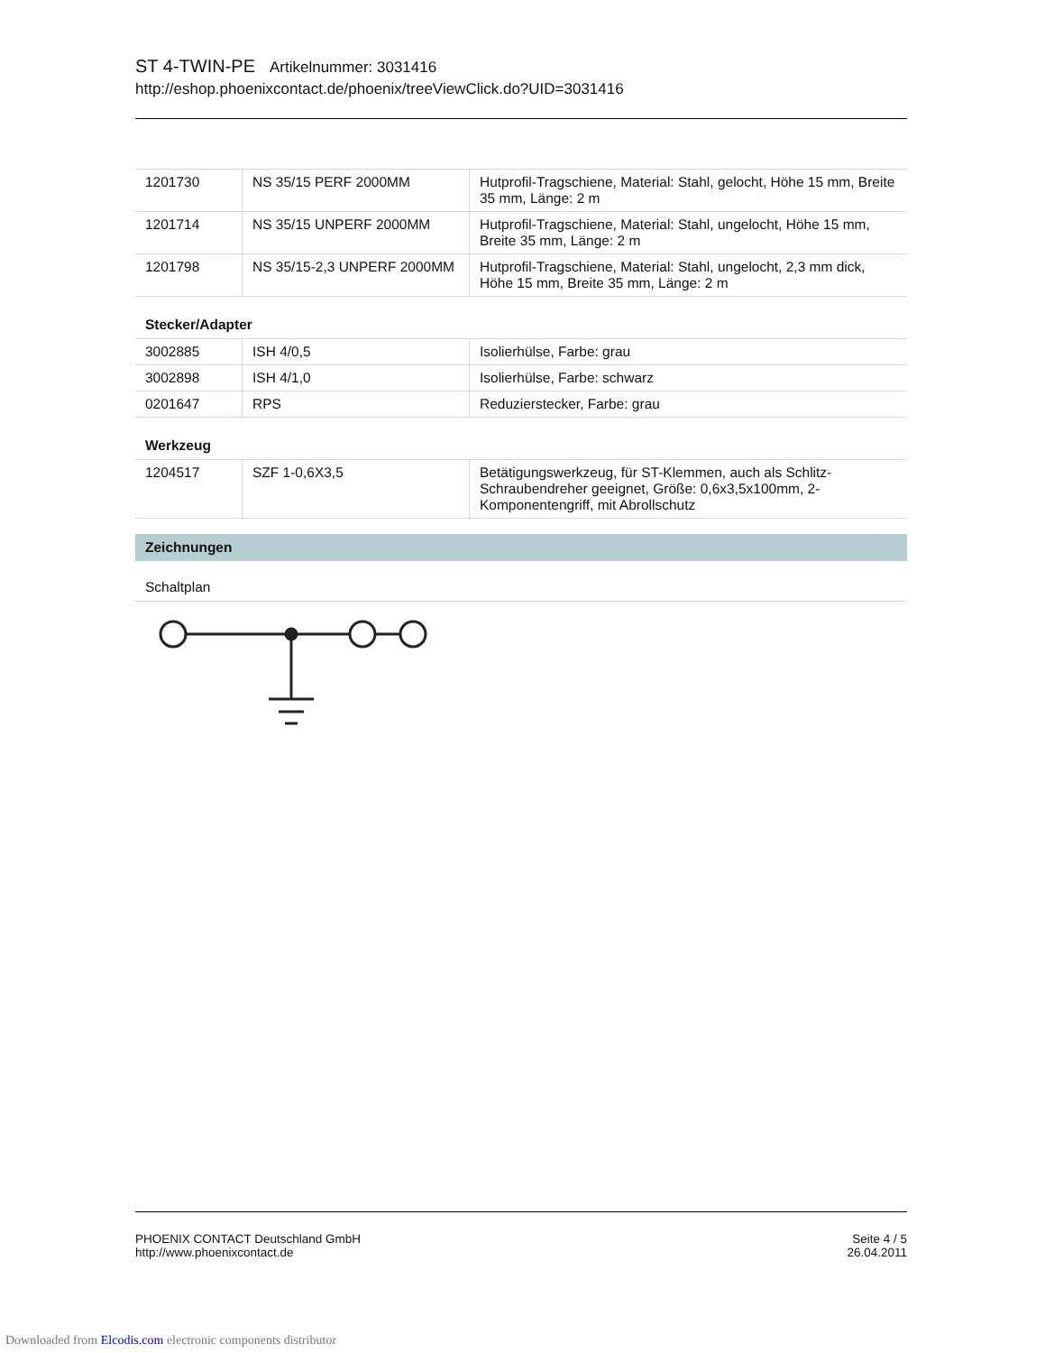ST 4-TWIN-PE Artikelnummer: 3031416
http://eshop.phoenixcontact.de/phoenix/treeViewClick.do?UID=3031416
| 1201730 | NS 35/15 PERF 2000MM | Hutprofil-Tragschiene, Material: Stahl, gelocht, Höhe 15 mm, Breite 35 mm, Länge: 2 m |
| 1201714 | NS 35/15 UNPERF 2000MM | Hutprofil-Tragschiene, Material: Stahl, ungelocht, Höhe 15 mm, Breite 35 mm, Länge: 2 m |
| 1201798 | NS 35/15-2,3 UNPERF 2000MM | Hutprofil-Tragschiene, Material: Stahl, ungelocht, 2,3 mm dick, Höhe 15 mm, Breite 35 mm, Länge: 2 m |
Stecker/Adapter
| 3002885 | ISH 4/0,5 | Isolierhülse, Farbe: grau |
| 3002898 | ISH 4/1,0 | Isolierhülse, Farbe: schwarz |
| 0201647 | RPS | Reduzierstecker, Farbe: grau |
Werkzeug
| 1204517 | SZF 1-0,6X3,5 | Betätigungswerkzeug, für ST-Klemmen, auch als Schlitz-Schraubendreher geeignet, Größe: 0,6x3,5x100mm, 2-Komponentengriff, mit Abrollschutz |
Zeichnungen
Schaltplan
PHOENIX CONTACT Deutschland GmbH
http://www.phoenixcontact.de
Seite 4 / 5
26.04.2011
Downloaded from Elcodis.com electronic components distributor